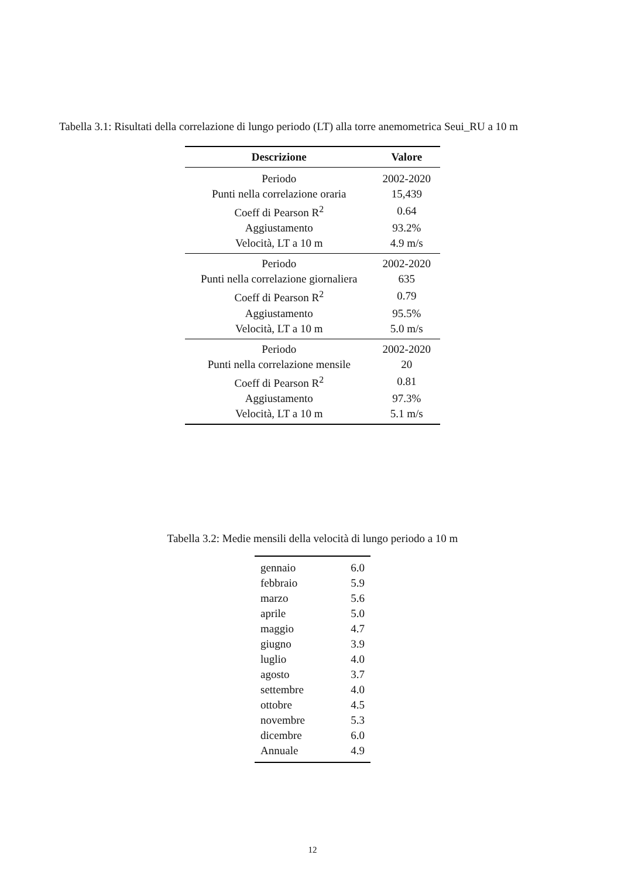Tabella 3.1: Risultati della correlazione di lungo periodo (LT) alla torre anemometrica Seui_RU a 10 m
| Descrizione | Valore |
| --- | --- |
| Periodo | 2002-2020 |
| Punti nella correlazione oraria | 15,439 |
| Coeff di Pearson R<sup>2</sup> | 0.64 |
| Aggiustamento | 93.2% |
| Velocità, LT a 10 m | 4.9 m/s |
| Periodo | 2002-2020 |
| Punti nella correlazione giornaliera | 635 |
| Coeff di Pearson R<sup>2</sup> | 0.79 |
| Aggiustamento | 95.5% |
| Velocità, LT a 10 m | 5.0 m/s |
| Periodo | 2002-2020 |
| Punti nella correlazione mensile | 20 |
| Coeff di Pearson R<sup>2</sup> | 0.81 |
| Aggiustamento | 97.3% |
| Velocità, LT a 10 m | 5.1 m/s |
Tabella 3.2: Medie mensili della velocità di lungo periodo a 10 m
| gennaio | 6.0 |
| febbraio | 5.9 |
| marzo | 5.6 |
| aprile | 5.0 |
| maggio | 4.7 |
| giugno | 3.9 |
| luglio | 4.0 |
| agosto | 3.7 |
| settembre | 4.0 |
| ottobre | 4.5 |
| novembre | 5.3 |
| dicembre | 6.0 |
| Annuale | 4.9 |
12